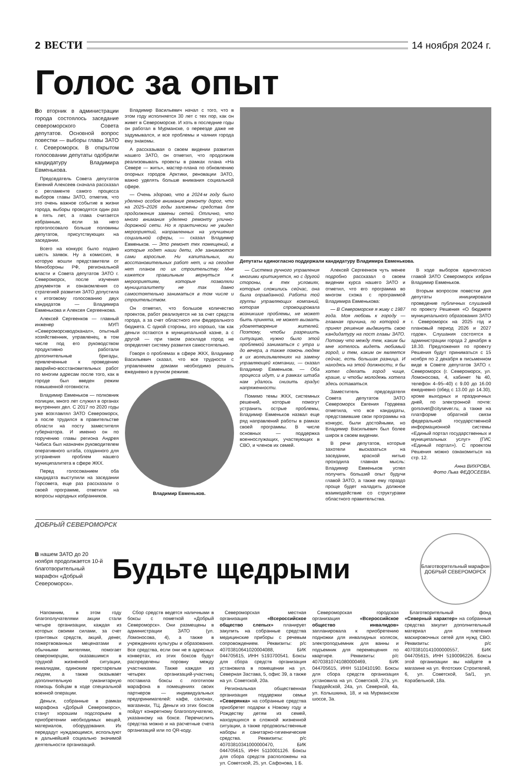2 ВЕСТИ 14 ноября 2024 г.
Голос за опыт
Во вторник в администрации города состоялось заседание североморского Совета депутатов. Основной вопрос повестки — выборы главы ЗАТО г. Североморск. В открытом голосовании депутаты одобрили кандидатуру Владимира Евменькова.
Председатель Совета депутатов Евгений Алексеев сначала рассказал о регламенте самого процесса выборов главы ЗАТО, отметив, что это очень важное событие в жизни города, выборы проводятся один раз в пять лет, а глава считается избранным, если за него проголосовало больше половины депутатов, присутствующих на заседании.
Всего на конкурс было подано шесть заявок. Ну а комиссия, в которую вошли представители от Минобороны РФ, региональной власти и Совета депутатов ЗАТО г. Североморск, после изучения документов и ознакомления со стратегией развития ЗАТО допустила к итоговому голосованию двух кандидатов — Владимира Евменькова и Алексея Сергеенкова.
Алексей Сергеенков — главный инженер МУП «Североморскводоканал», опытный хозяйственник, управленец, в том числе под его руководством продуктивно работали дополнительные бригады, привлеченные к проведению аварийно-восстановительных работ по многим адресам после того, как в городе был введен режим повышенной готовности.
Владимир Евменьков — полковник полиции, много лет служил в органах внутренних дел. С 2017 по 2020 годы уже возглавлял ЗАТО Североморск, а после трудился в правительстве области на посту заместителя губернатора. И именно он по поручению главы региона Андрея Чибиса был назначен руководителем оперативного штаба, созданного для устранения проблем нашего муниципалитета в сфере ЖКХ.
Перед голосованием оба кандидата выступили на заседании Горсовета, еще раз рассказали о своей программе, ответили на вопросы народных избранников.
Владимир Васильевич начал с того, что в этом году исполняется 30 лет с тех пор, как он живет в Североморске. И хоть в последние годы он работал в Мурманске, о переезде даже не задумывался, и все проблемы и чаяния города ему знакомы.
А рассказывая о своем видении развития нашего ЗАТО, он отметил, что продолжив реализовывать проекты в рамках плана «На Севере — жить», мастер-плана по обновлению опорных городов Арктики, реновации ЗАТО, важно уделять больше внимания социальной сфере.
— Очень здорово, что в 2024-м году было уделено особое внимание ремонту дорог, что на 2025–2026 годы заложены средства для продолжения замены сетей. Отлично, что много внимания уделено ремонту улично-дорожной сети. Но я практически не увидел мероприятий, направленных на улучшение социальной сферы, — сказал Владимир Евменьков. — Это ремонт тех помещений, в которые ходят наши дети, где занимаются сами взрослые. Ни капитальных, ни восстановительных работ нет, и на сегодня нет планов по их строительству. Мне кажется правильным вернуться к мероприятиям, которые позволяли муниципалитету не так давно самостоятельно заниматься в том числе и строительством.
Он отметил, что большое количество проектов, работ реализуется не за счет средств города, а за счет областного или федерального бюджета. С одной стороны, это хорошо, так как деньги остаются в муниципальной казне, а с другой — при таком раскладе город не определяет систему развития самостоятельно.
Говоря о проблемах в сфере ЖКХ, Владимир Васильевич сказал, что все трудности с управлением домами необходимо решать ежедневно в ручном режиме.
Владимир Евменьков.
Депутаты единогласно поддержали кандидатуру Владимира Евменькова.
— Система ручного управления многими критикуется, но с другой стороны, в тех условиях, которые сложились сейчас, она была оправданной. Работа той группы управляющих компаний, которая спровоцировала возникшие проблемы, не может быть принята, не может вызвать удовлетворение жителей. Поэтому, чтобы разрешить ситуацию, нужно было этой проблемой заниматься с утра и до вечера, а также помочь людям в их волеизъявлениях на замену управляющей компании, — сказал Владимир Евменьков. — Оба процесса идут, и в рамках штаба нам удалось снизить градус напряженности.
Помимо темы ЖКХ, системных решений, которые помогут устранить острые проблемы, Владимир Евменьков назвал еще ряд направлений работы в рамках своей программы. В числе основных — поддержка военнослужащих, участвующих в СВО, и членов их семей.
Алексей Сергеенков чуть менее подробно рассказал о своем видении курса нашего ЗАТО и отметил, что его программа во многом схожа с программой Владимира Евменькова:
— В Североморске я живу с 1987 года. Моя любовь к городу — главная причина, по которой я принял решение выдвинуть свою кандидатуру на пост главы ЗАТО. Потому что между тем, каким бы мне хотелось видеть любимый город, и тем, каким он является сейчас, есть большая разница. И находясь на этой должности, я бы хотел сделать город чище, краше, и чтобы молодежь хотела здесь оставаться.
Заместитель председателя Совета депутатов ЗАТО Североморск Евгения Гордеева отметила, что все кандидаты, представившие свои программы на конкурс, были достойными, но Владимир Васильевич был более широк в своем видении.
В речи депутатов, которые захотели высказаться на заседании, красной нитью проходила главная мысль: Владимир Евменьков успел получить больший опыт будучи главой ЗАТО, а также ему гораздо проще будет наладить должное взаимодействие со структурами областного правительства.
В ходе выборов единогласно главой ЗАТО Североморск избран Владимир Евменьков.
Вторым вопросом повестки дня депутаты инициировали проведение публичных слушаний по проекту Решения «О бюджете муниципального образования ЗАТО г. Североморск на 2025 год и плановый период 2026 и 2027 годов». Слушания состоятся в администрации города 2 декабря в 18.30. Предложения по проекту Решения будут приниматься с 15 ноября по 2 декабря в письменном виде в Совете депутатов ЗАТО г. Североморск (г. Североморск, ул. Ломоносова, 4, кабинет №40, телефон 4–95–40) с 9.00 до 16.00 ежедневно (обед с 13.00 до 14.30), кроме выходных и праздничных дней, по электронной почте: gorsovet@citysever.ru, а также на платформе обратной связи федеральной государственной информационной системы «Единый портал государственных и муниципальных услуг» (ГИС «Единый портал»). С проектом Решения можно ознакомиться на стр. 12.
Анна ВИХРОВА.
Фото Льва ФЕДОСЕЕВА.
ДОБРЫЙ СЕВЕРОМОРСК
В нашем ЗАТО до 20 ноября продолжается 10-й благотворительный марафон «Добрый Североморск».
Будьте щедрыми
Благотворительный марафон
ДОБРЫЙ СЕВЕРОМОРСК
Напомним, в этом году благополучателями акции стали четыре организации, каждая из которых своими силами, за счет грантовых средств, акций, денег, пожертвованных меценатами и обычными жителями, помогает североморцам, оказавшимся в трудной жизненной ситуации, инвалидам, одиноким престарелым людям, а также оказывает дополнительную гуманитарную помощь бойцам в ходе специальной военной операции.
Деньги, собранные в рамках марафона «Добрый Североморск», станут хорошим подспорьем в приобретении необходимых вещей, материалов, оборудования. Их передадут нуждающимся, используют в дальнейшей социально значимой деятельности организаций.
Сбор средств ведется наличными в боксы с пометкой «Добрый Североморск». Они размещены в администрации ЗАТО (ул. Ломоносова, 4), а также в учреждениях культуры и образования. Все средства, если они не в адресных конвертах, из этих боксов будут распределены поровну между участниками. Также каждая из четырех организаций-участниц поставила боксы с логотипом марафона в помещениях своих партнеров — индивидуальных предпринимателей: кафе, салонах, магазинах, ТЦ. Деньги из этих боксов пойдут конкретному благополучателю, указанному на боксе. Перечислить средства можно и на расчетные счета организаций или по QR-коду.
Североморская местная организация «Всероссийское общество слепых» планирует закупить на собранные средства медицинские приборы с речевым сопровождением. Реквизиты: р/с 40703810641020004088, БИК 044705615, ИНН 5193700541. Боксы для сбора средств организация установила в помещении на ул. Северная Застава, 5, офис 39, а также на ул. Советской, 20а.
Региональная общественная организация поддержки семьи «Северянка» на собранные средства приобретет подарки к Новому году и Рождеству детям из семей, находящихся в сложной жизненной ситуации, а также продовольственные наборы и санитарно-гигиенические средства. Реквизиты: р/с 40703810341000000470, БИК 044705615, ИНН 5110001126. Боксы для сбора средств расположены на ул. Советской, 25, ул. Сафонова, 1 Б.
Североморская городская организация «Всероссийское общество инвалидов» запланировала к приобретению подножки для инвалидных колясок, электроподъемник для ванны и подъемник для перемещения по квартире. Реквизиты: р/с 40703810741080000469, БИК 044705615, ИНН 5110410190. Боксы для сбора средств организация установила на ул. Советской, 27а, ул. Гвардейской, 24а, ул. Северной, 4а, ул. Колышкина, 18, и на Мурманском шоссе, 3а.
Благотворительный фонд «Северный характер» на собранные средства закупит дополнительный материал для плетения маскировочных сетей для нужд СВО. Реквизиты: р/с 40703810141000000557, БИК 044705615, ИНН 5190096226. Боксы этой организации вы найдете в магазине на ул. Флотских Строителей, 6, ул. Советской, 5а/1, ул. Корабельной, 18а.